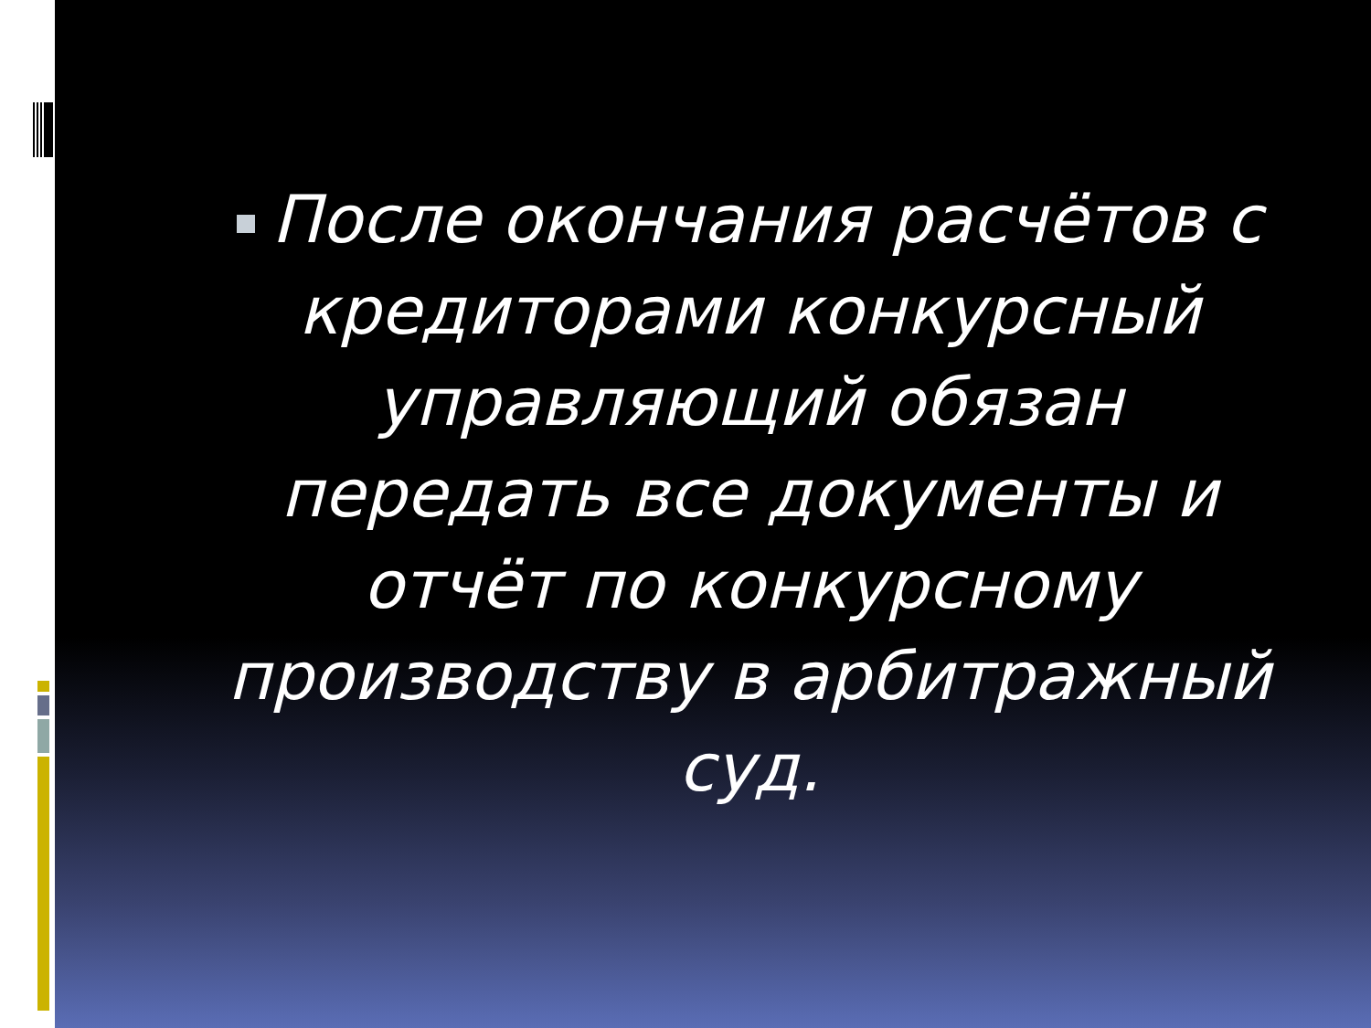После окончания расчётов с кредиторами конкурсный управляющий обязан передать все документы и отчёт по конкурсному производству в арбитражный суд.